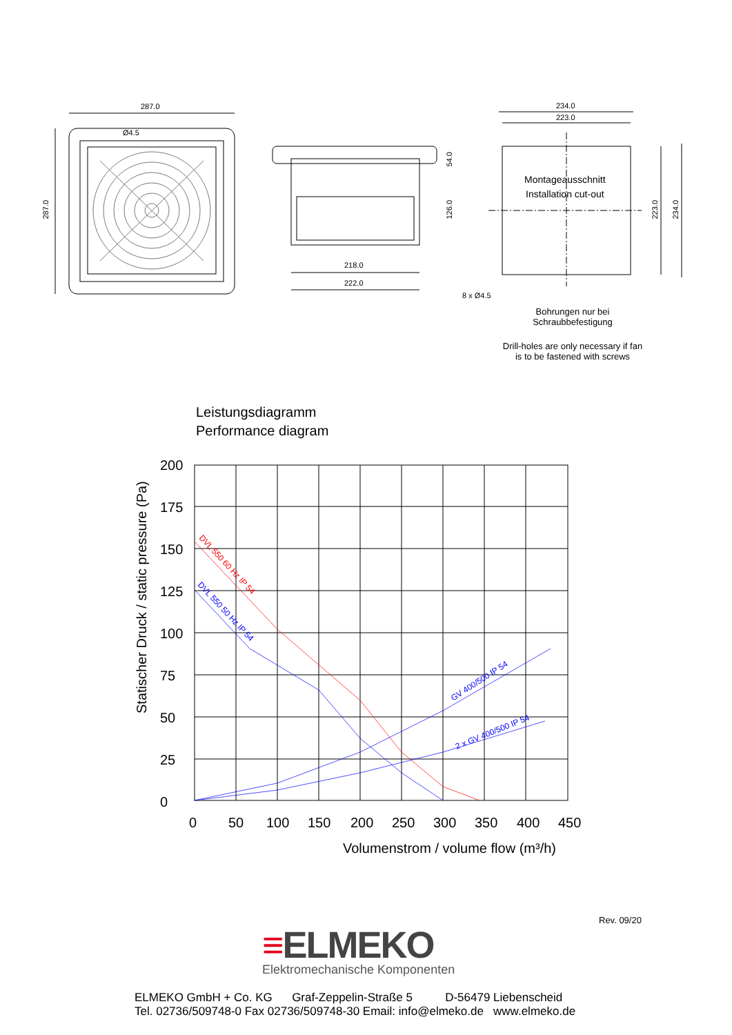287.0
Ø4.5
218.0
222.0
234.0
223.0
Montageausschnitt
Installation cut-out
8 x Ø4.5
287.0
54.0
126.0
223.0
234.0
Bohrungen nur bei
Schraubbefestigung
Drill-holes are only necessary if fan
is to be fastened with screws
Leistungsdiagramm
Performance diagram
200
175
150
125
100
75
50
25
0
0
50
100
150
200
250
300
350
400
450
Volumenstrom / volume flow (m³/h)
Statischer Druck / static pressure (Pa)
DVL 550 60 Hz IP 54
DVL 550 50 Hz IP 54
GV 400/500 IP 54
2 x GV 400/500 IP 54
Rev. 09/20
≡ELMEKO
Elektromechanische Komponenten
ELMEKO GmbH + Co. KG Graf-Zeppelin-Straße 5 D-56479 Liebenscheid
Tel. 02736/509748-0 Fax 02736/509748-30 Email: info@elmeko.de www.elmeko.de